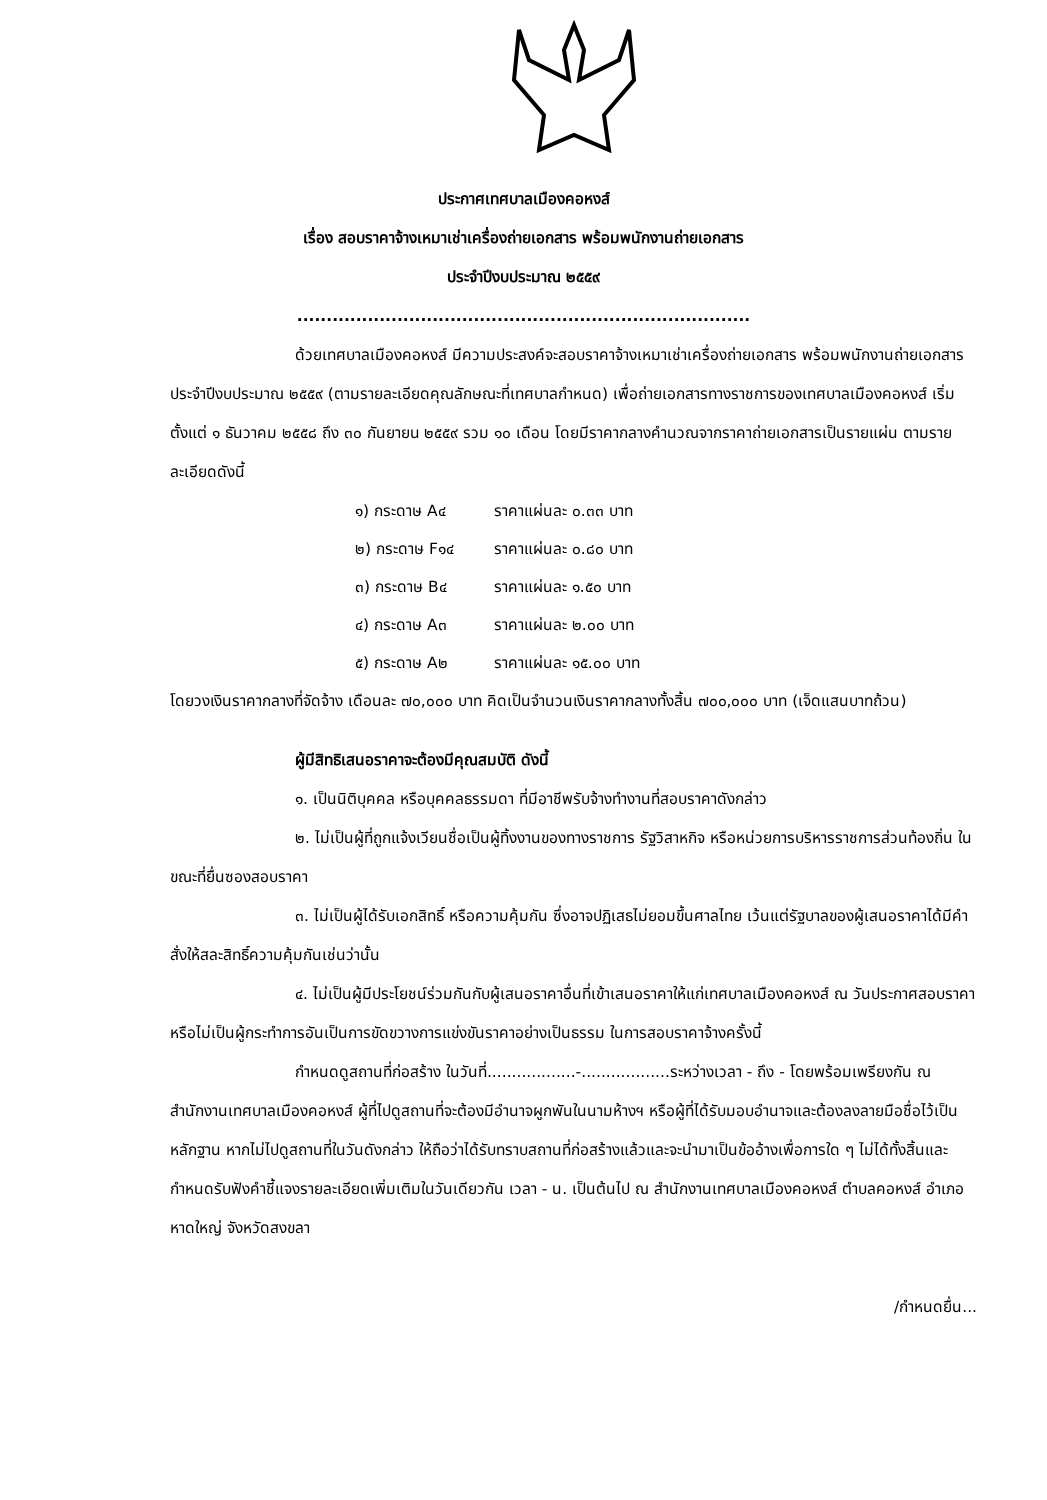ประกาศเทศบาลเมืองคอหงส์
เรื่อง สอบราคาจ้างเหมาเช่าเครื่องถ่ายเอกสาร พร้อมพนักงานถ่ายเอกสาร
ประจำปีงบประมาณ ๒๕๕๙
.............................................................................
ด้วยเทศบาลเมืองคอหงส์ มีความประสงค์จะสอบราคาจ้างเหมาเช่าเครื่องถ่ายเอกสาร พร้อมพนักงานถ่ายเอกสาร ประจำปีงบประมาณ ๒๕๕๙ (ตามรายละเอียดคุณลักษณะที่เทศบาลกำหนด) เพื่อถ่ายเอกสารทางราชการของเทศบาลเมืองคอหงส์ เริ่มตั้งแต่ ๑ ธันวาคม ๒๕๕๘ ถึง ๓๐ กันยายน ๒๕๕๙ รวม ๑๐ เดือน โดยมีราคากลางคำนวณจากราคาถ่ายเอกสารเป็นรายแผ่น ตามรายละเอียดดังนี้
| ๑) กระดาษ A๔ | ราคาแผ่นละ ๐.๓๓ บาท |
| ๒) กระดาษ F๑๔ | ราคาแผ่นละ ๐.๘๐ บาท |
| ๓) กระดาษ B๔ | ราคาแผ่นละ ๑.๕๐ บาท |
| ๔) กระดาษ A๓ | ราคาแผ่นละ ๒.๐๐ บาท |
| ๕) กระดาษ A๒ | ราคาแผ่นละ ๑๕.๐๐ บาท |
โดยวงเงินราคากลางที่จัดจ้าง เดือนละ ๗๐,๐๐๐ บาท คิดเป็นจำนวนเงินราคากลางทั้งสิ้น ๗๐๐,๐๐๐ บาท (เจ็ดแสนบาทถ้วน)
ผู้มีสิทธิเสนอราคาจะต้องมีคุณสมบัติ ดังนี้
๑. เป็นนิติบุคคล หรือบุคคลธรรมดา ที่มีอาชีพรับจ้างทำงานที่สอบราคาดังกล่าว
๒. ไม่เป็นผู้ที่ถูกแจ้งเวียนชื่อเป็นผู้ทิ้งงานของทางราชการ รัฐวิสาหกิจ หรือหน่วยการบริหารราชการส่วนท้องถิ่น ในขณะที่ยื่นซองสอบราคา
๓. ไม่เป็นผู้ได้รับเอกสิทธิ์ หรือความคุ้มกัน ซึ่งอาจปฏิเสธไม่ยอมขึ้นศาลไทย เว้นแต่รัฐบาลของผู้เสนอราคาได้มีคำสั่งให้สละสิทธิ์ความคุ้มกันเช่นว่านั้น
๔. ไม่เป็นผู้มีประโยชน์ร่วมกันกับผู้เสนอราคาอื่นที่เข้าเสนอราคาให้แก่เทศบาลเมืองคอหงส์ ณ วันประกาศสอบราคา หรือไม่เป็นผู้กระทำการอันเป็นการขัดขวางการแข่งขันราคาอย่างเป็นธรรม ในการสอบราคาจ้างครั้งนี้
กำหนดดูสถานที่ก่อสร้าง ในวันที่..................-..................ระหว่างเวลา - ถึง - โดยพร้อมเพรียงกัน ณ สำนักงานเทศบาลเมืองคอหงส์ ผู้ที่ไปดูสถานที่จะต้องมีอำนาจผูกพันในนามห้างฯ หรือผู้ที่ได้รับมอบอำนาจและต้องลงลายมือชื่อไว้เป็นหลักฐาน หากไม่ไปดูสถานที่ในวันดังกล่าว ให้ถือว่าได้รับทราบสถานที่ก่อสร้างแล้วและจะนำมาเป็นข้ออ้างเพื่อการใด ๆ ไม่ได้ทั้งสิ้นและกำหนดรับฟังคำชี้แจงรายละเอียดเพิ่มเติมในวันเดียวกัน เวลา - น. เป็นต้นไป ณ สำนักงานเทศบาลเมืองคอหงส์ ตำบลคอหงส์ อำเภอหาดใหญ่ จังหวัดสงขลา
/กำหนดยื่น...